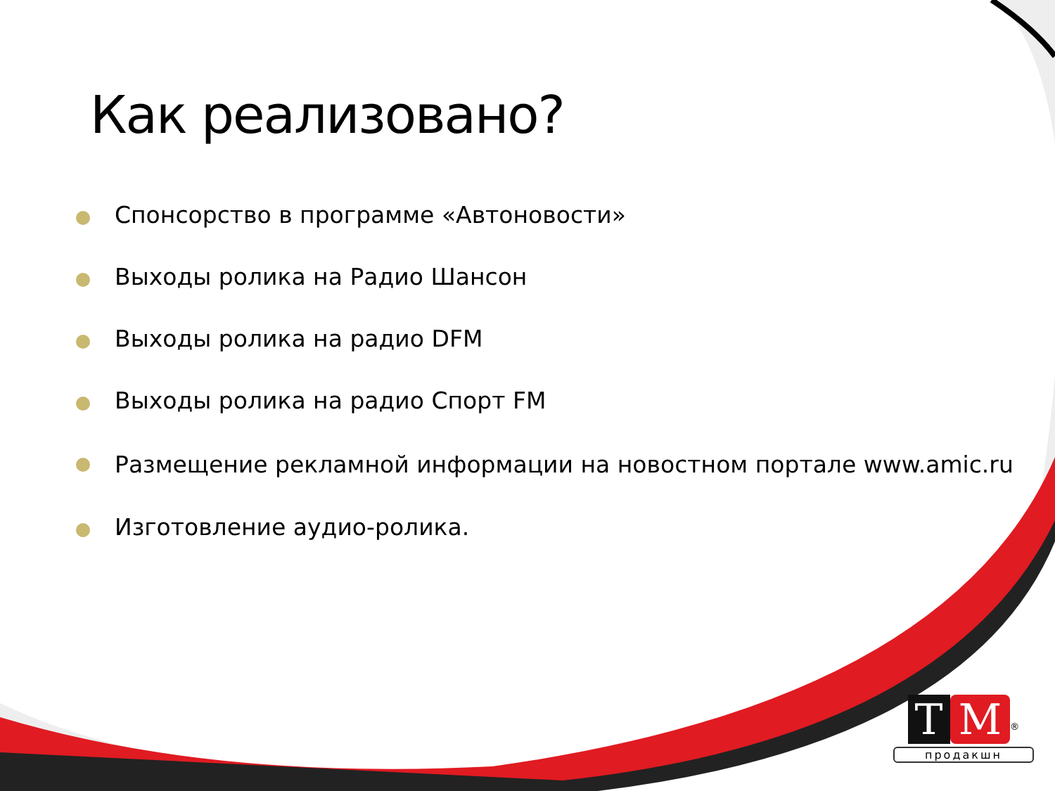Как реализовано?
Спонсорство в программе «Автоновости»
Выходы ролика на Радио Шансон
Выходы ролика на радио DFM
Выходы ролика на радио Спорт FM
Размещение рекламной информации на новостном портале www.amic.ru
Изготовление аудио-ролика.
T M<sup>®</sup>
продакшн